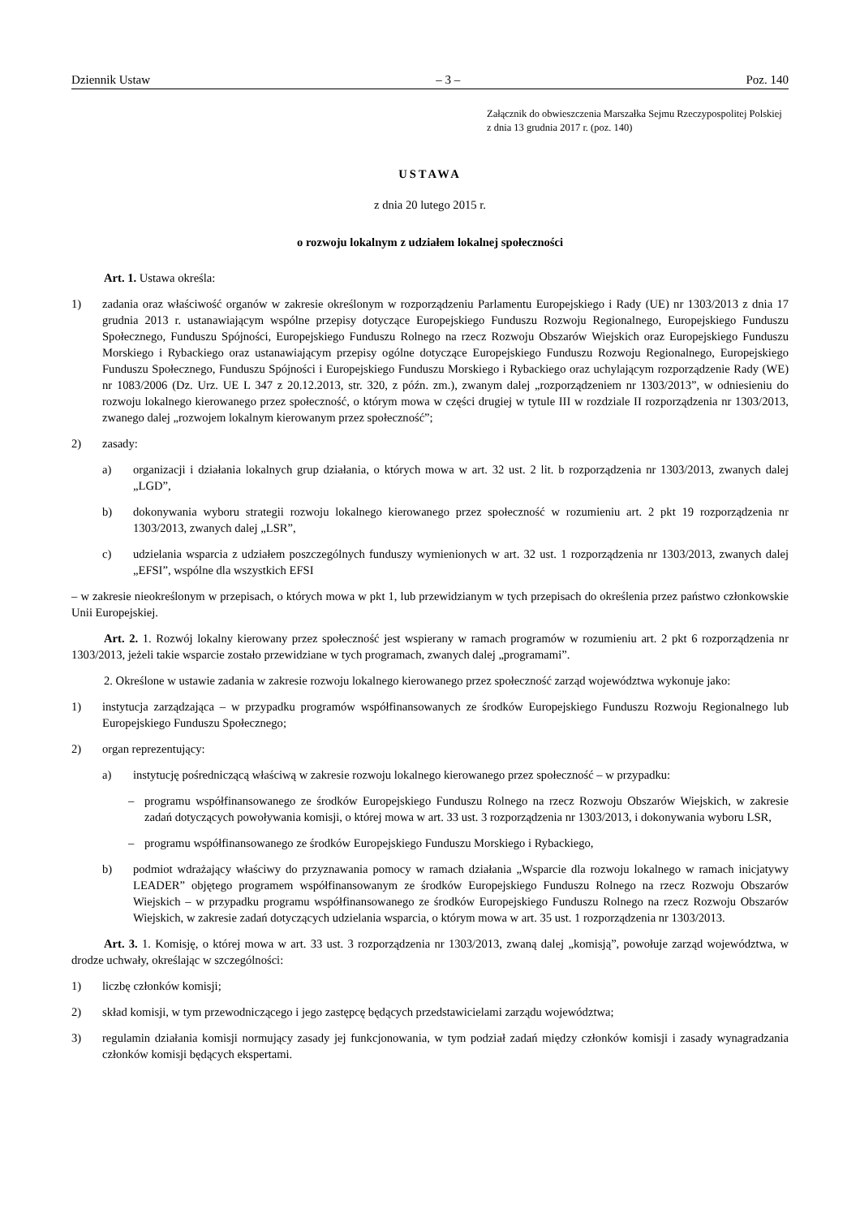Dziennik Ustaw – 3 – Poz. 140
Załącznik do obwieszczenia Marszałka Sejmu Rzeczypospolitej Polskiej z dnia 13 grudnia 2017 r. (poz. 140)
USTAWA
z dnia 20 lutego 2015 r.
o rozwoju lokalnym z udziałem lokalnej społeczności
Art. 1. Ustawa określa:
1) zadania oraz właściwość organów w zakresie określonym w rozporządzeniu Parlamentu Europejskiego i Rady (UE) nr 1303/2013 z dnia 17 grudnia 2013 r. ustanawiającym wspólne przepisy dotyczące Europejskiego Funduszu Rozwoju Regionalnego, Europejskiego Funduszu Społecznego, Funduszu Spójności, Europejskiego Funduszu Rolnego na rzecz Rozwoju Obszarów Wiejskich oraz Europejskiego Funduszu Morskiego i Rybackiego oraz ustanawiającym przepisy ogólne dotyczące Europejskiego Funduszu Rozwoju Regionalnego, Europejskiego Funduszu Społecznego, Funduszu Spójności i Europejskiego Funduszu Morskiego i Rybackiego oraz uchylającym rozporządzenie Rady (WE) nr 1083/2006 (Dz. Urz. UE L 347 z 20.12.2013, str. 320, z późn. zm.), zwanym dalej „rozporządzeniem nr 1303/2013”, w odniesieniu do rozwoju lokalnego kierowanego przez społeczność, o którym mowa w części drugiej w tytule III w rozdziale II rozporządzenia nr 1303/2013, zwanego dalej „rozwojem lokalnym kierowanym przez społeczność”;
2) zasady:
a) organizacji i działania lokalnych grup działania, o których mowa w art. 32 ust. 2 lit. b rozporządzenia nr 1303/2013, zwanych dalej „LGD”,
b) dokonywania wyboru strategii rozwoju lokalnego kierowanego przez społeczność w rozumieniu art. 2 pkt 19 rozporządzenia nr 1303/2013, zwanych dalej „LSR”,
c) udzielania wsparcia z udziałem poszczególnych funduszy wymienionych w art. 32 ust. 1 rozporządzenia nr 1303/2013, zwanych dalej „EFSI”, wspólne dla wszystkich EFSI
– w zakresie nieokreślonym w przepisach, o których mowa w pkt 1, lub przewidzianym w tych przepisach do określenia przez państwo członkowskie Unii Europejskiej.
Art. 2. 1. Rozwój lokalny kierowany przez społeczność jest wspierany w ramach programów w rozumieniu art. 2 pkt 6 rozporządzenia nr 1303/2013, jeżeli takie wsparcie zostało przewidziane w tych programach, zwanych dalej „programami”.
2. Określone w ustawie zadania w zakresie rozwoju lokalnego kierowanego przez społeczność zarząd województwa wykonuje jako:
1) instytucja zarządzająca – w przypadku programów współfinansowanych ze środków Europejskiego Funduszu Rozwoju Regionalnego lub Europejskiego Funduszu Społecznego;
2) organ reprezentujący:
a) instytucję pośredniczącą właściwą w zakresie rozwoju lokalnego kierowanego przez społeczność – w przypadku:
– programu współfinansowanego ze środków Europejskiego Funduszu Rolnego na rzecz Rozwoju Obszarów Wiejskich, w zakresie zadań dotyczących powoływania komisji, o której mowa w art. 33 ust. 3 rozporządzenia nr 1303/2013, i dokonywania wyboru LSR,
– programu współfinansowanego ze środków Europejskiego Funduszu Morskiego i Rybackiego,
b) podmiot wdrażający właściwy do przyznawania pomocy w ramach działania „Wsparcie dla rozwoju lokalnego w ramach inicjatywy LEADER” objętego programem współfinansowanym ze środków Europejskiego Funduszu Rolnego na rzecz Rozwoju Obszarów Wiejskich – w przypadku programu współfinansowanego ze środków Europejskiego Funduszu Rolnego na rzecz Rozwoju Obszarów Wiejskich, w zakresie zadań dotyczących udzielania wsparcia, o którym mowa w art. 35 ust. 1 rozporządzenia nr 1303/2013.
Art. 3. 1. Komisję, o której mowa w art. 33 ust. 3 rozporządzenia nr 1303/2013, zwaną dalej „komisją”, powołuje zarząd województwa, w drodze uchwały, określając w szczególności:
1) liczbę członków komisji;
2) skład komisji, w tym przewodniczącego i jego zastępcę będących przedstawicielami zarządu województwa;
3) regulamin działania komisji normujący zasady jej funkcjonowania, w tym podział zadań między członków komisji i zasady wynagradzania członków komisji będących ekspertami.